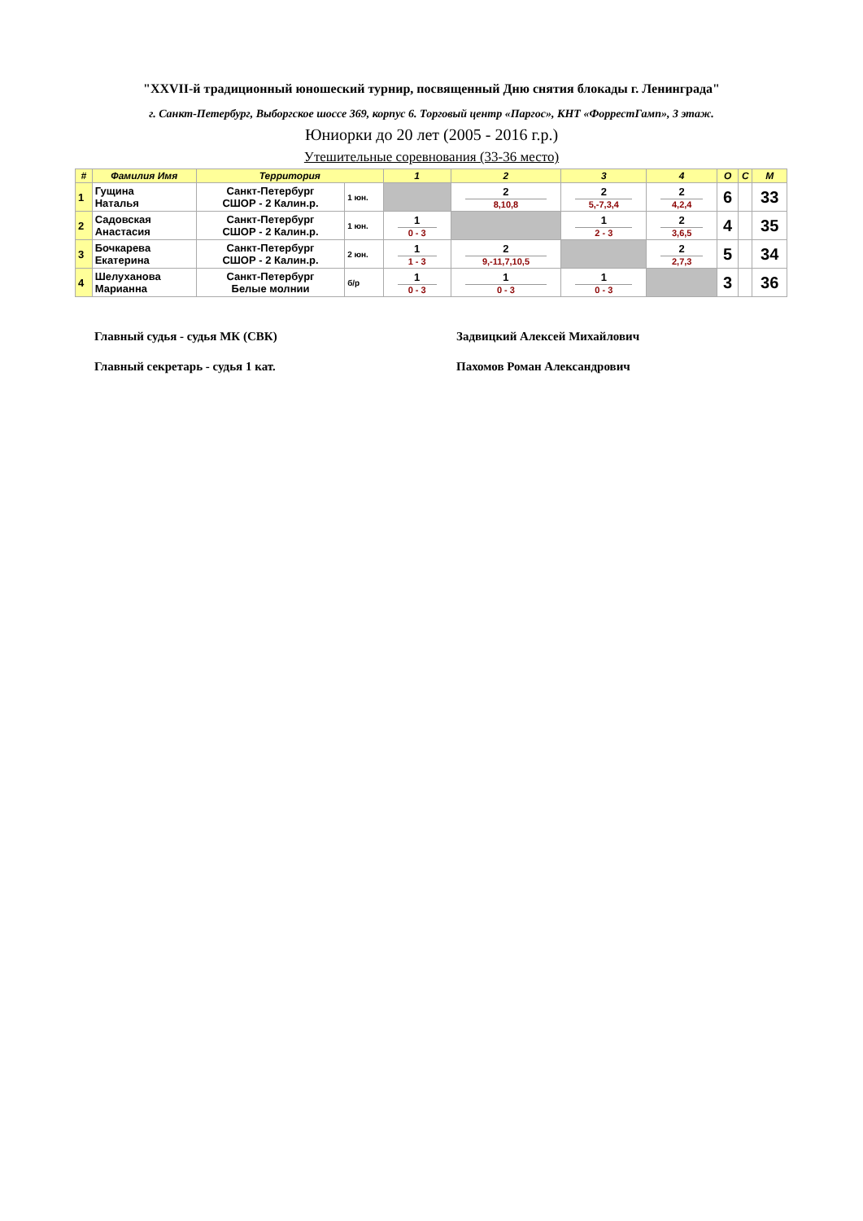"XXVII-й традиционный юношеский турнир, посвященный Дню снятия блокады г. Ленинграда"
г. Санкт-Петербург, Выборгское шоссе 369, корпус 6. Торговый центр «Паргос», КНТ «ФоррестГамп», 3 этаж.
Юниорки до 20 лет (2005 - 2016 г.р.)
Утешительные соревнования (33-36 место)
| # | Фамилия Имя | Территория | | 1 | 2 | 3 | 4 | О | С | М |
| --- | --- | --- | --- | --- | --- | --- | --- | --- | --- | --- |
| 1 | Гущина Наталья | Санкт-Петербург СШОР - 2 Калин.р. | 1 юн. | | 2 8,10,8 | 2 5,-7,3,4 | 2 4,2,4 | 6 | | 33 |
| 2 | Садовская Анастасия | Санкт-Петербург СШОР - 2 Калин.р. | 1 юн. | 1 0 - 3 | | 1 2 - 3 | 2 3,6,5 | 4 | | 35 |
| 3 | Бочкарева Екатерина | Санкт-Петербург СШОР - 2 Калин.р. | 2 юн. | 1 1 - 3 | 2 9,-11,7,10,5 | | 2 2,7,3 | 5 | | 34 |
| 4 | Шелуханова Марианна | Санкт-Петербург Белые молнии | б/р | 1 0 - 3 | 1 0 - 3 | 1 0 - 3 | | 3 | | 36 |
Главный судья - судья МК (СВК) Задвицкий Алексей Михайлович
Главный секретарь - судья 1 кат. Пахомов Роман Александрович